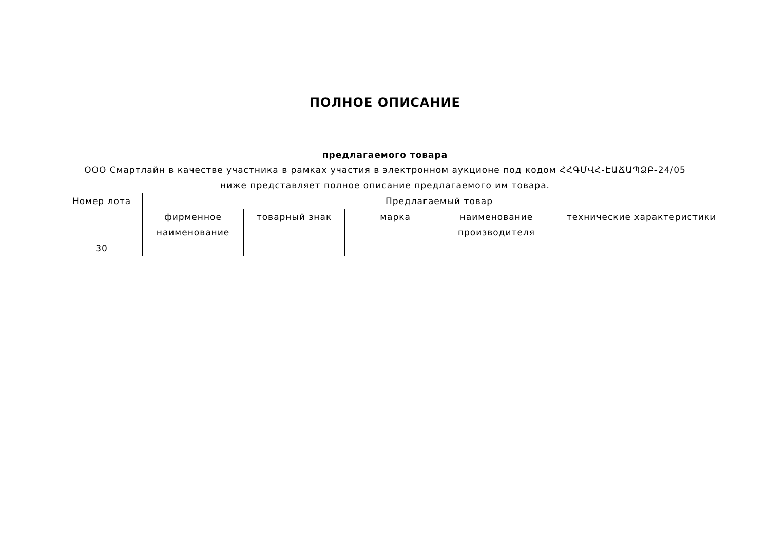ПОЛНОЕ ОПИСАНИЕ
предлагаемого товара
ООО Смартлайн в качестве участника в рамках участия в электронном аукционе под кодом ՀՀԳՄՎՀ-ԷԱՃԱՊՁԲ-24/05 ниже представляет полное описание предлагаемого им товара.
| Номер лота | Предлагаемый товар | | | | |
| --- | --- | --- | --- | --- | --- |
| | фирменное наименование | товарный знак | марка | наименование производителя | технические характеристики |
| 30 | | | | | |